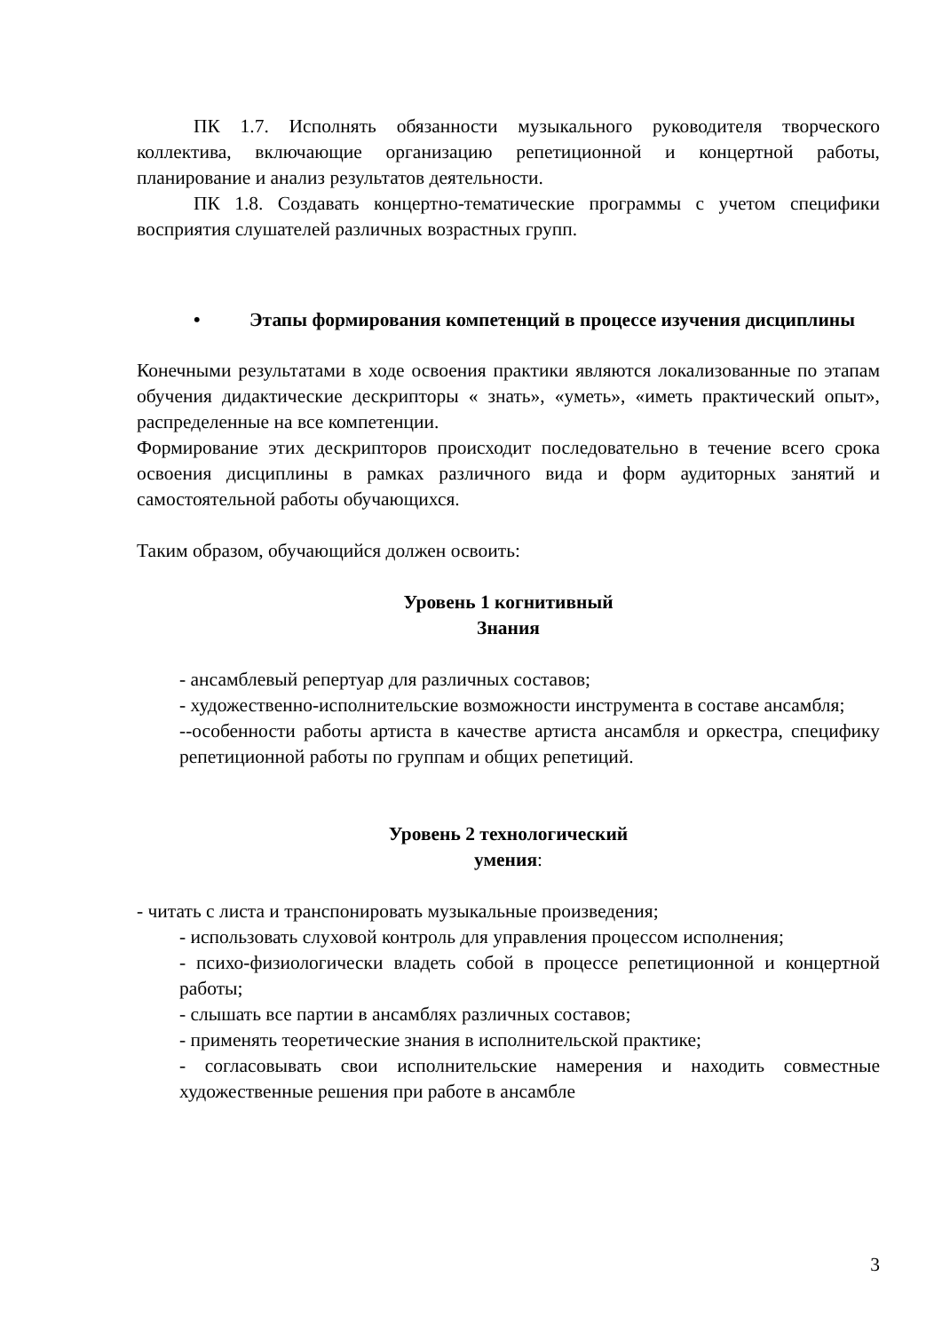ПК 1.7. Исполнять обязанности музыкального руководителя творческого коллектива, включающие организацию репетиционной и концертной работы, планирование и анализ результатов деятельности.
ПК 1.8. Создавать концертно-тематические программы с учетом специфики восприятия слушателей различных возрастных групп.
• Этапы формирования компетенций в процессе изучения дисциплины
Конечными результатами в ходе освоения практики являются локализованные по этапам обучения дидактические дескрипторы « знать», «уметь», «иметь практический опыт», распределенные на все компетенции.
Формирование этих дескрипторов происходит последовательно в течение всего срока освоения дисциплины в рамках различного вида и форм аудиторных занятий и самостоятельной работы обучающихся.
Таким образом, обучающийся должен освоить:
Уровень 1 когнитивный
Знания
- ансамблевый репертуар для различных составов;
- художественно-исполнительские возможности инструмента в составе ансамбля;
--особенности работы артиста в качестве артиста ансамбля и оркестра, специфику репетиционной работы по группам и общих репетиций.
Уровень 2 технологический
умения:
- читать с листа и транспонировать музыкальные произведения;
- использовать слуховой контроль для управления процессом исполнения;
- психо-физиологически владеть собой в процессе репетиционной и концертной работы;
- слышать все партии в ансамблях различных составов;
- применять теоретические знания в исполнительской практике;
- согласовывать свои исполнительские намерения и находить совместные художественные решения при работе в ансамбле
3